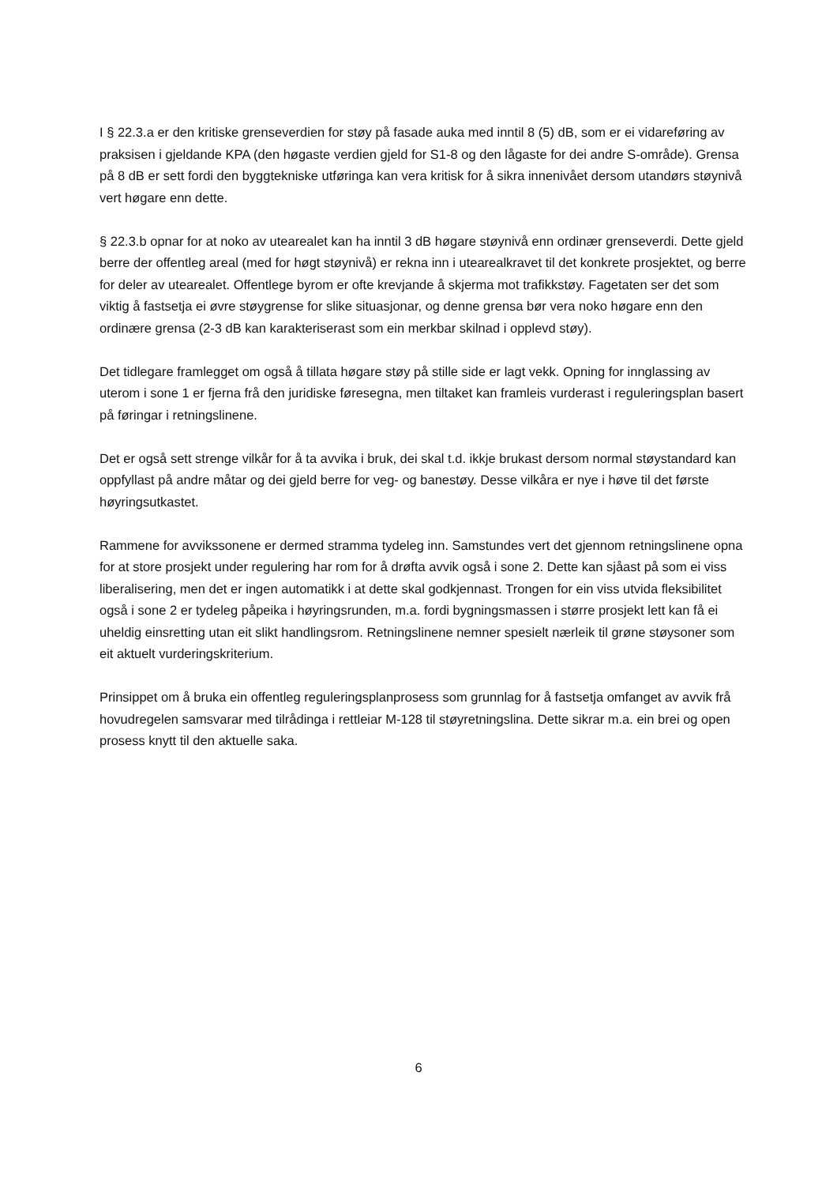I § 22.3.a er den kritiske grenseverdien for støy på fasade auka med inntil 8 (5) dB, som er ei vidareføring av praksisen i gjeldande KPA (den høgaste verdien gjeld for S1-8 og den lågaste for dei andre S-område). Grensa på 8 dB er sett fordi den byggtekniske utføringa kan vera kritisk for å sikra innenivået dersom utandørs støynivå vert høgare enn dette.
§ 22.3.b opnar for at noko av utearealet kan ha inntil 3 dB høgare støynivå enn ordinær grenseverdi. Dette gjeld berre der offentleg areal (med for høgt støynivå) er rekna inn i utearealkravet til det konkrete prosjektet, og berre for deler av utearealet. Offentlege byrom er ofte krevjande å skjerma mot trafikkstøy. Fagetaten ser det som viktig å fastsetja ei øvre støygrense for slike situasjonar, og denne grensa bør vera noko høgare enn den ordinære grensa (2-3 dB kan karakteriserast som ein merkbar skilnad i opplevd støy).
Det tidlegare framlegget om også å tillata høgare støy på stille side er lagt vekk. Opning for innglassing av uterom i sone 1 er fjerna frå den juridiske føresegna, men tiltaket kan framleis vurderast i reguleringsplan basert på føringar i retningslinene.
Det er også sett strenge vilkår for å ta avvika i bruk, dei skal t.d. ikkje brukast dersom normal støystandard kan oppfyllast på andre måtar og dei gjeld berre for veg- og banestøy. Desse vilkåra er nye i høve til det første høyringsutkastet.
Rammene for avvikssonene er dermed stramma tydeleg inn. Samstundes vert det gjennom retningslinene opna for at store prosjekt under regulering har rom for å drøfta avvik også i sone 2. Dette kan sjåast på som ei viss liberalisering, men det er ingen automatikk i at dette skal godkjennast. Trongen for ein viss utvida fleksibilitet også i sone 2 er tydeleg påpeika i høyringsrunden, m.a. fordi bygningsmassen i større prosjekt lett kan få ei uheldig einsretting utan eit slikt handlingsrom. Retningslinene nemner spesielt nærleik til grøne støysoner som eit aktuelt vurderingskriterium.
Prinsippet om å bruka ein offentleg reguleringsplanprosess som grunnlag for å fastsetja omfanget av avvik frå hovudregelen samsvarar med tilrådinga i rettleiar M-128 til støyretningslina. Dette sikrar m.a. ein brei og open prosess knytt til den aktuelle saka.
6